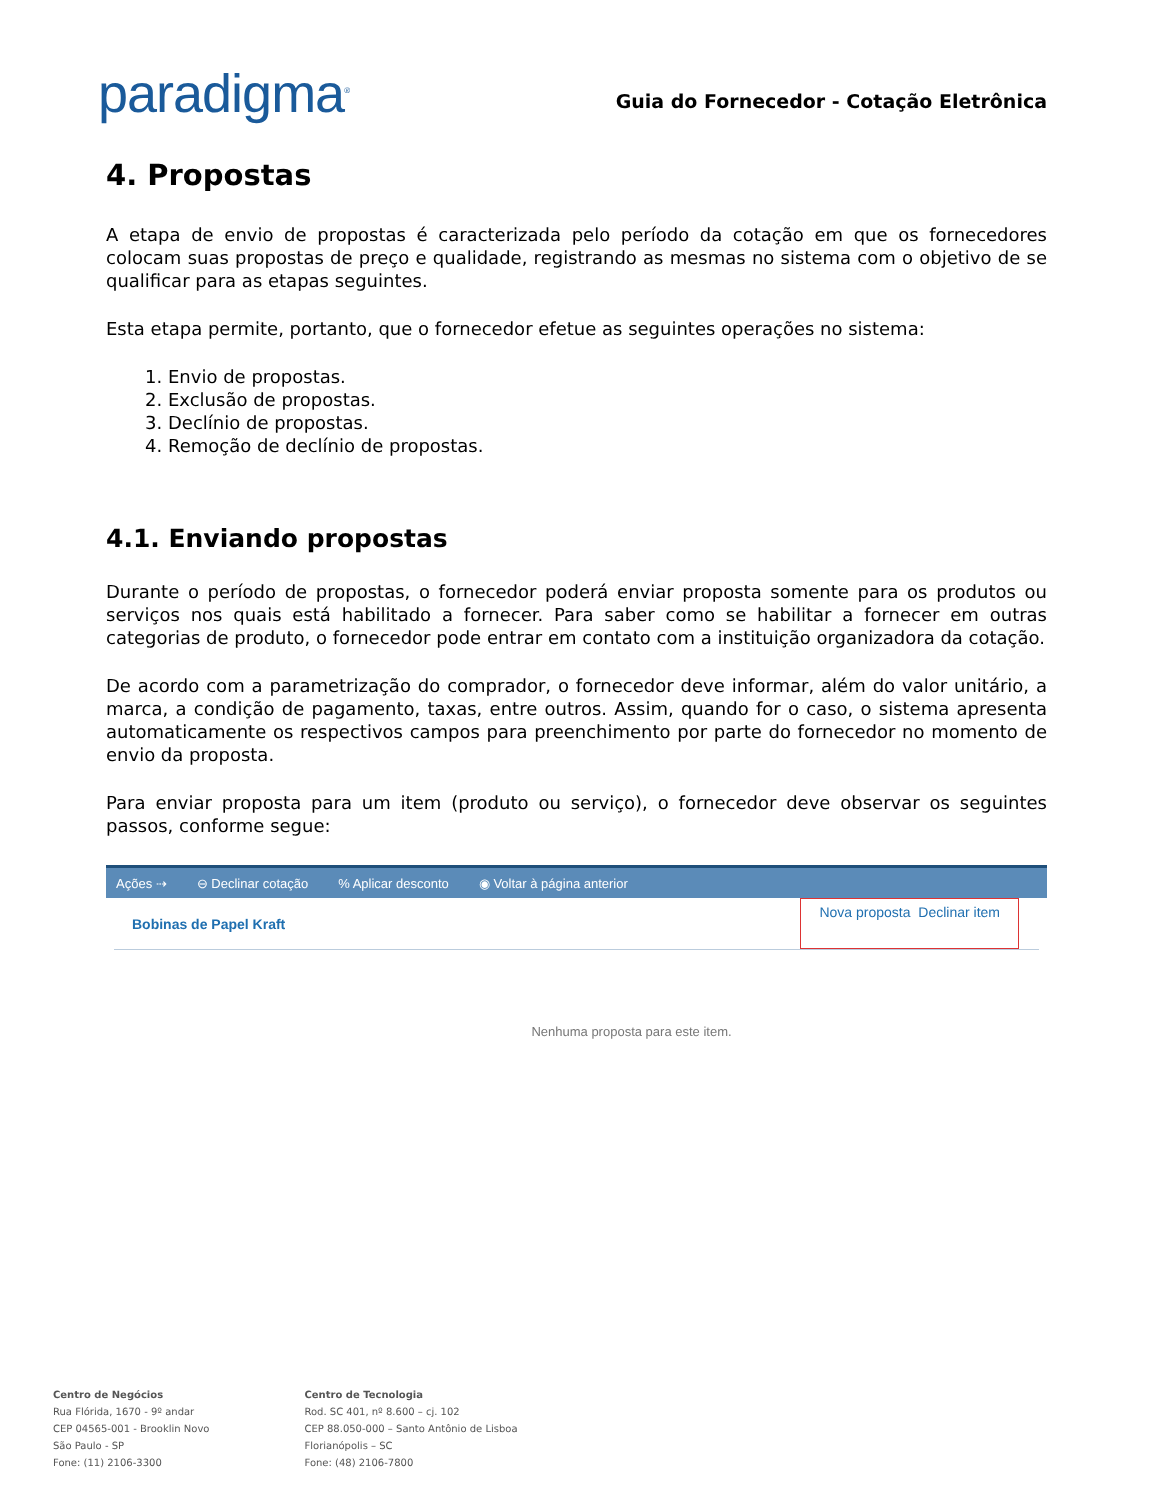paradigma<sup>®</sup>
Guia do Fornecedor - Cotação Eletrônica
4. Propostas
A etapa de envio de propostas é caracterizada pelo período da cotação em que os fornecedores colocam suas propostas de preço e qualidade, registrando as mesmas no sistema com o objetivo de se qualificar para as etapas seguintes.
Esta etapa permite, portanto, que o fornecedor efetue as seguintes operações no sistema:
1. Envio de propostas.
2. Exclusão de propostas.
3. Declínio de propostas.
4. Remoção de declínio de propostas.
4.1. Enviando propostas
Durante o período de propostas, o fornecedor poderá enviar proposta somente para os produtos ou serviços nos quais está habilitado a fornecer. Para saber como se habilitar a fornecer em outras categorias de produto, o fornecedor pode entrar em contato com a instituição organizadora da cotação.
De acordo com a parametrização do comprador, o fornecedor deve informar, além do valor unitário, a marca, a condição de pagamento, taxas, entre outros. Assim, quando for o caso, o sistema apresenta automaticamente os respectivos campos para preenchimento por parte do fornecedor no momento de envio da proposta.
Para enviar proposta para um item (produto ou serviço), o fornecedor deve observar os seguintes passos, conforme segue:
Ações ⇢ ⊖ Declinar cotação% Aplicar desconto ◉ Voltar à página anterior
Bobinas de Papel Kraft Nova proposta Declinar item
Nenhuma proposta para este item.
Centro de Negócios
Rua Flórida, 1670 - 9º andar
CEP 04565-001 - Brooklin Novo
São Paulo - SP
Fone: (11) 2106-3300
Centro de Tecnologia
Rod. SC 401, nº 8.600 – cj. 102
CEP 88.050-000 – Santo Antônio de Lisboa
Florianópolis – SC
Fone: (48) 2106-7800